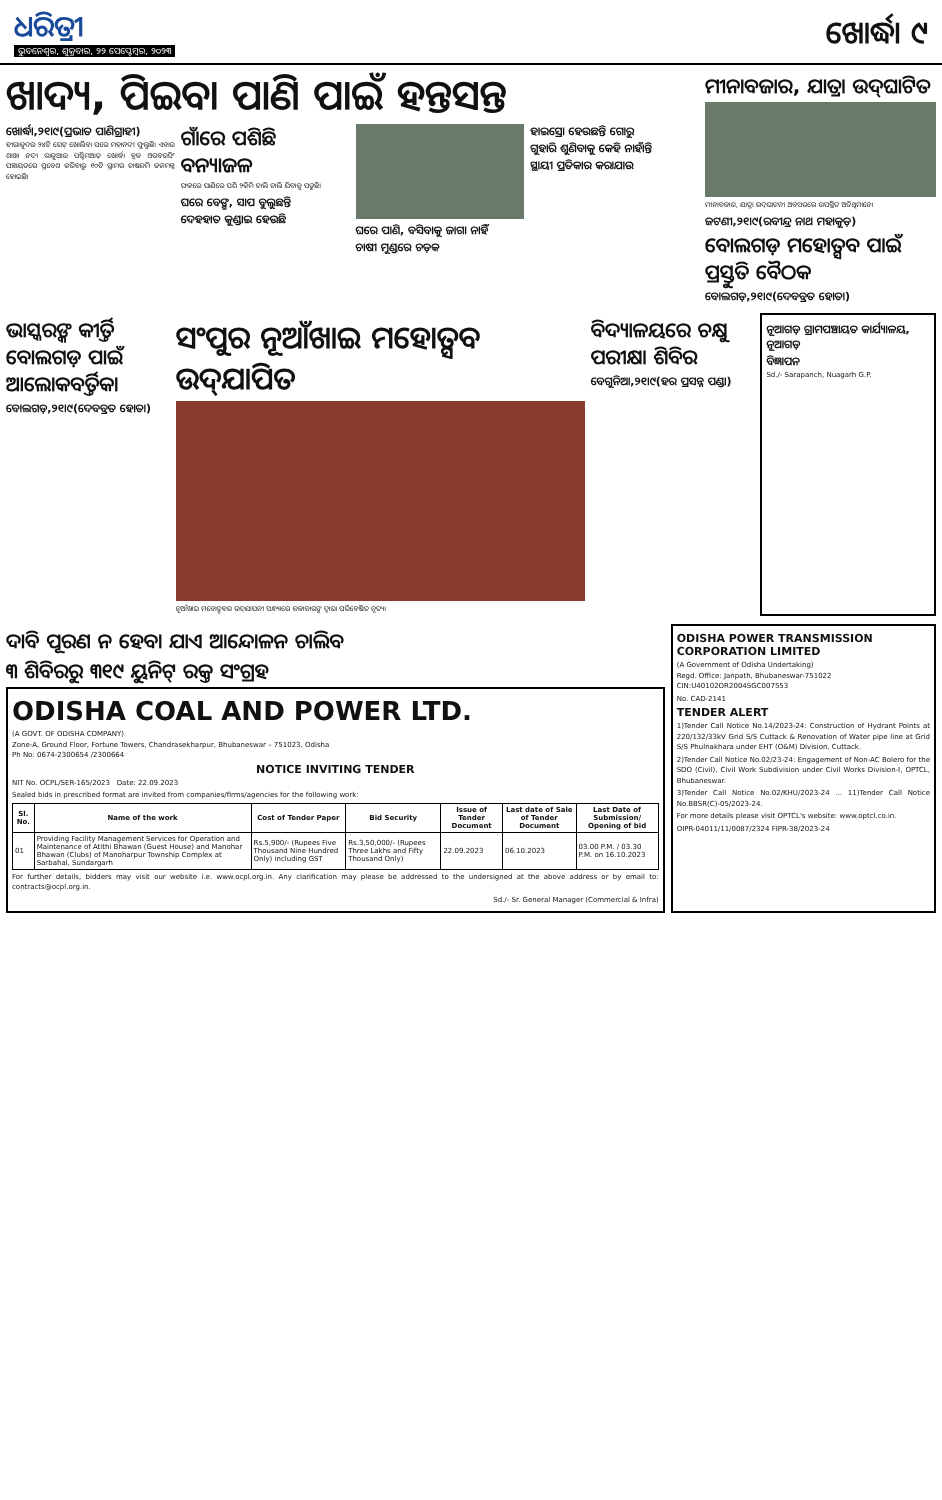ଧରିତ୍ରୀ
ଭୁବନେଶ୍ୱର, ଶୁକ୍ରବାର, ୨୨ ସେପ୍ଟେମ୍ବର, ୨୦୨୩
ଖୋର୍ଦ୍ଧା ୯
ଖାଦ୍ୟ, ପିଇବା ପାଣି ପାଇଁ ହନ୍ତସନ୍ତ
ଖୋର୍ଦ୍ଧା,୨୧।୯(ପ୍ରଭାତ ପାଣିଗ୍ରାହୀ)
ହୀରାକୁଦର ୨୪ଟି ଗେଟ୍ ଖୋଲିବା ପରେ ମହାନଦୀ ଫୁଲୁଛି। ଏହାର ଶାଖା ନଦୀ ରାଜୁଆର ପଶ୍ଚିମଆଡ଼ ଖୋର୍ଦ୍ଧା ବ୍ଲକ ଓରବରସିଂ ପଞ୍ଚାୟତରେ ପ୍ରବେଶ କରିବାରୁ ୧୦ଟି ଗ୍ରାମର ଚାଷଜମି ଜଳମଗ୍ନ ହୋଇଛି।
ଗାଁରେ ପଶିଛି ବନ୍ୟାଜଳ
ଫଳରେ ପାଣିରେ ପଶି ୨କିମି ଚାଲି ଚାଲି ଯିବାକୁ ପଡୁଛି।
ଘରେ ବେଙ୍ଗ, ସାପ ବୁଲୁଛନ୍ତି
ଦେହହାତ କୁଣ୍ଡାଇ ହେଉଛି
ଘରେ ପାଣି, ବସିବାକୁ ଜାଗା ନାହିଁ
ଚାଷୀ ମୁଣ୍ଡରେ ଚଡ଼କ
ହାଇସ୍ରୋ ହେଉଛନ୍ତି ଗୋରୁ
ଗୁହାରି ଶୁଣିବାକୁ କେହି ନାହାଁନ୍ତି
ସ୍ଥାୟୀ ପ୍ରତିକାର କରାଯାଉ
ମୀନାବଜାର, ଯାତ୍ରା ଉଦ୍‌ଘାଟିତ
ମୀନାବଜାର, ଯାତ୍ରା ଉଦ୍‌ଘାଟନୀ ଅବସରରେ ଉପସ୍ଥିତ ଅତିଥିମାନେ।
ଜଟଣୀ,୨୧।୯(ରବୀନ୍ଦ୍ର ନାଥ ମହାକୁଡ଼)
ବୋଲଗଡ଼ ମହୋତ୍ସବ ପାଇଁ ପ୍ରସ୍ତୁତି ବୈଠକ
ବୋଲଗଡ଼,୨୧।୯(ଦେବବ୍ରତ ହୋତା)
ଭାସ୍କରଙ୍କ କୀର୍ତ୍ତି ବୋଲଗଡ଼ ପାଇଁ ଆଲୋକବର୍ତ୍ତିକା
ବୋଲଗଡ଼,୨୧।୯(ଦେବବ୍ରତ ହୋତା)
ସଂପୁର ନୂଆଁଖାଇ ମହୋତ୍ସବ ଉଦ୍‌ଯାପିତ
ନୂଆଁଖାଇ ମହୋତ୍ସବର ଉଦ୍‌ଯାପନୀ ସନ୍ଧ୍ୟାରେ କଳାକାରଙ୍କ ଦ୍ୱାରା ପରିବେଷିତ ନୃତ୍ୟ।
ବିଦ୍ୟାଳୟରେ ଚକ୍ଷୁ ପରୀକ୍ଷା ଶିବିର
ବେଗୁନିଆ,୨୧।୯(ହର ପ୍ରସନ୍ନ ପଣ୍ଡା)
ନୂଆଗଡ଼ ଗ୍ରାମପଞ୍ଚାୟତ କାର୍ଯ୍ୟାଳୟ, ନୂଆଗଡ଼
ବିଜ୍ଞାପନ
Sd./- Sarapanch, Nuagarh G.P.
ଦାବି ପୂରଣ ନ ହେବା ଯାଏ ଆନ୍ଦୋଳନ ଚାଲିବ
୩ ଶିବିରରୁ ୩୧୯ ୟୁନିଟ୍ ରକ୍ତ ସଂଗ୍ରହ
ODISHA COAL AND POWER LTD.
(A GOVT. OF ODISHA COMPANY)
Zone-A, Ground Floor, Fortune Towers, Chandrasekharpur, Bhubaneswar – 751023, Odisha
Ph No: 0674-2300654 /2300664
NOTICE INVITING TENDER
NIT No. OCPL/SER-165/2023 Date: 22.09.2023
Sealed bids in prescribed format are invited from companies/firms/agencies for the following work:
| Sl. No. | Name of the work | Cost of Tender Paper | Bid Security | Issue of Tender Document | Last date of Sale of Tender Document | Last Date of Submission/ Opening of bid |
| --- | --- | --- | --- | --- | --- | --- |
| 01 | Providing Facility Management Services for Operation and Maintenance of Atithi Bhawan (Guest House) and Manohar Bhawan (Clubs) of Manoharpur Township Complex at Sarbahal, Sundargarh | Rs.5,900/- (Rupees Five Thousand Nine Hundred Only) including GST | Rs.3,50,000/- (Rupees Three Lakhs and Fifty Thousand Only) | 22.09.2023 | 06.10.2023 | 03.00 P.M. / 03.30 P.M. on 16.10.2023 |
For further details, bidders may visit our website i.e. www.ocpl.org.in. Any clarification may please be addressed to the undersigned at the above address or by email to: contracts@ocpl.org.in.
Sd./- Sr. General Manager (Commercial & Infra)
ODISHA POWER TRANSMISSION CORPORATION LIMITED
(A Government of Odisha Undertaking)
Regd. Office: Janpath, Bhubaneswar-751022
CIN:U40102OR2004SGC007553
No. CAD-2141
TENDER ALERT
1)Tender Call Notice No.14/2023-24: Construction of Hydrant Points at 220/132/33kV Grid S/S Cuttack & Renovation of Water pipe line at Grid S/S Phulnakhara under EHT (O&M) Division, Cuttack.
2)Tender Call Notice No.02/23-24: Engagement of Non-AC Bolero for the SDO (Civil), Civil Work Subdivision under Civil Works Division-I, OPTCL, Bhubaneswar.
3)Tender Call Notice No.02/KHU/2023-24 ... 11)Tender Call Notice No.BBSR(C)-05/2023-24.
For more details please visit OPTCL's website: www.optcl.co.in.
OIPR-04011/11/0087/2324 FIPR-38/2023-24